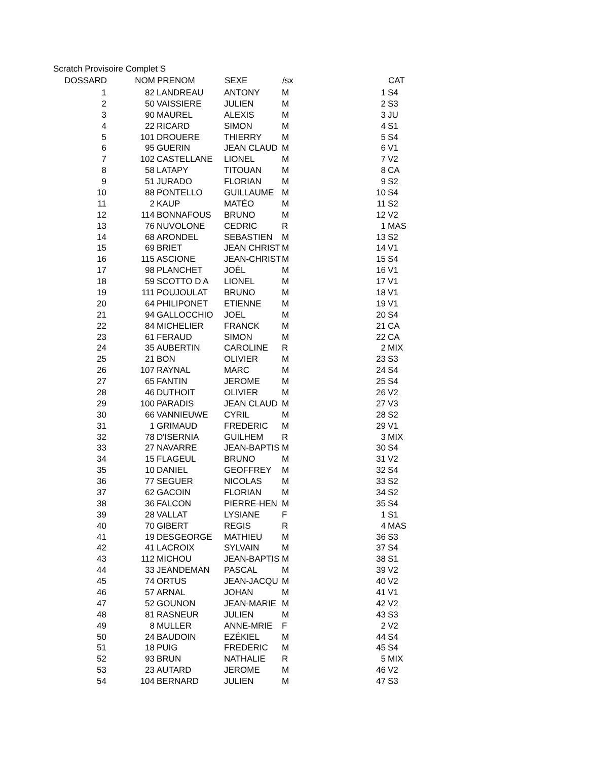Scratch Provisoire Complet S
| DOSSARD | NOM | PRENOM | SEXE | /sx | | CAT |
| --- | --- | --- | --- | --- | --- | --- |
| 1 | | | | | | |
| 1 | 82 | LANDREAU | ANTONY | M | 1 | S4 |
| 2 | 50 | VAISSIERE | JULIEN | M | 2 | S3 |
| 3 | 90 | MAUREL | ALEXIS | M | 3 | JU |
| 4 | 22 | RICARD | SIMON | M | 4 | S1 |
| 5 | 101 | DROUERE | THIERRY | M | 5 | S4 |
| 6 | 95 | GUERIN | JEAN CLAUD | M | 6 | V1 |
| 7 | 102 | CASTELLANE | LIONEL | M | 7 | V2 |
| 8 | 58 | LATAPY | TITOUAN | M | 8 | CA |
| 9 | 51 | JURADO | FLORIAN | M | 9 | S2 |
| 10 | 88 | PONTELLO | GUILLAUME | M | 10 | S4 |
| 11 | 2 | KAUP | MATÉO | M | 11 | S2 |
| 12 | 114 | BONNAFOUS | BRUNO | M | 12 | V2 |
| 13 | 76 | NUVOLONE | CEDRIC | R | 1 | MAS |
| 14 | 68 | ARONDEL | SEBASTIEN | M | 13 | S2 |
| 15 | 69 | BRIET | JEAN CHRIST | M | 14 | V1 |
| 16 | 115 | ASCIONE | JEAN-CHRIST | M | 15 | S4 |
| 17 | 98 | PLANCHET | JOËL | M | 16 | V1 |
| 18 | 59 | SCOTTO D A | LIONEL | M | 17 | V1 |
| 19 | 111 | POUJOULAT | BRUNO | M | 18 | V1 |
| 20 | 64 | PHILIPONET | ETIENNE | M | 19 | V1 |
| 21 | 94 | GALLOCCHIO | JOEL | M | 20 | S4 |
| 22 | 84 | MICHELIER | FRANCK | M | 21 | CA |
| 23 | 61 | FERAUD | SIMON | M | 22 | CA |
| 24 | 35 | AUBERTIN | CAROLINE | R | 2 | MIX |
| 25 | 21 | BON | OLIVIER | M | 23 | S3 |
| 26 | 107 | RAYNAL | MARC | M | 24 | S4 |
| 27 | 65 | FANTIN | JEROME | M | 25 | S4 |
| 28 | 46 | DUTHOIT | OLIVIER | M | 26 | V2 |
| 29 | 100 | PARADIS | JEAN CLAUD | M | 27 | V3 |
| 30 | 66 | VANNIEUWE | CYRIL | M | 28 | S2 |
| 31 | 1 | GRIMAUD | FREDERIC | M | 29 | V1 |
| 32 | 78 | D'ISERNIA | GUILHEM | R | 3 | MIX |
| 33 | 27 | NAVARRE | JEAN-BAPTIS | M | 30 | S4 |
| 34 | 15 | FLAGEUL | BRUNO | M | 31 | V2 |
| 35 | 10 | DANIEL | GEOFFREY | M | 32 | S4 |
| 36 | 77 | SEGUER | NICOLAS | M | 33 | S2 |
| 37 | 62 | GACOIN | FLORIAN | M | 34 | S2 |
| 38 | 36 | FALCON | PIERRE-HEN | M | 35 | S4 |
| 39 | 28 | VALLAT | LYSIANE | F | 1 | S1 |
| 40 | 70 | GIBERT | REGIS | R | 4 | MAS |
| 41 | 19 | DESGEORGE | MATHIEU | M | 36 | S3 |
| 42 | 41 | LACROIX | SYLVAIN | M | 37 | S4 |
| 43 | 112 | MICHOU | JEAN-BAPTIS | M | 38 | S1 |
| 44 | 33 | JEANDEMAN | PASCAL | M | 39 | V2 |
| 45 | 74 | ORTUS | JEAN-JACQU | M | 40 | V2 |
| 46 | 57 | ARNAL | JOHAN | M | 41 | V1 |
| 47 | 52 | GOUNON | JEAN-MARIE | M | 42 | V2 |
| 48 | 81 | RASNEUR | JULIEN | M | 43 | S3 |
| 49 | 8 | MULLER | ANNE-MRIE | F | 2 | V2 |
| 50 | 24 | BAUDOIN | EZÉKIEL | M | 44 | S4 |
| 51 | 18 | PUIG | FREDERIC | M | 45 | S4 |
| 52 | 93 | BRUN | NATHALIE | R | 5 | MIX |
| 53 | 23 | AUTARD | JEROME | M | 46 | V2 |
| 54 | 104 | BERNARD | JULIEN | M | 47 | S3 |